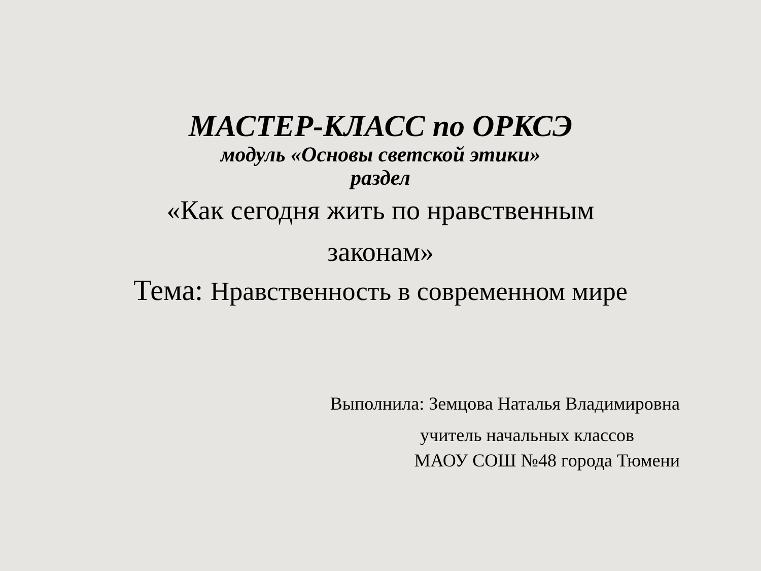МАСТЕР-КЛАСС по ОРКСЭ
модуль «Основы светской этики»
раздел
«Как сегодня жить по нравственным
законам»
Тема: Нравственность в современном мире
Выполнила: Земцова Наталья Владимировна
учитель начальных классов
МАОУ СОШ №48 города Тюмени